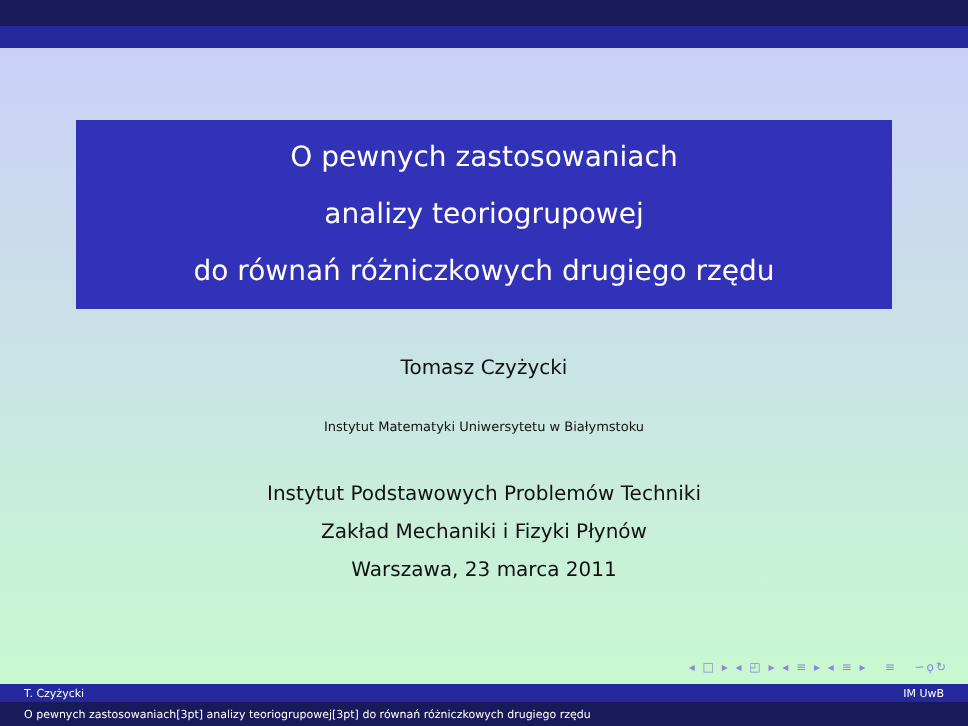O pewnych zastosowaniach
analizy teoriogrupowej
do równań różniczkowych drugiego rzędu
Tomasz Czyżycki
Instytut Matematyki Uniwersytetu w Białymstoku
Instytut Podstawowych Problemów Techniki
Zakład Mechaniki i Fizyki Płynów
Warszawa, 23 marca 2011
◂ □ ▸ ◂ ◰ ▸ ◂ ≡ ▸ ◂ ≡ ▸ ≡ ∽ϙ↻
T. Czyżycki IM UwB
O pewnych zastosowaniach[3pt] analizy teoriogrupowej[3pt] do równań różniczkowych drugiego rzędu